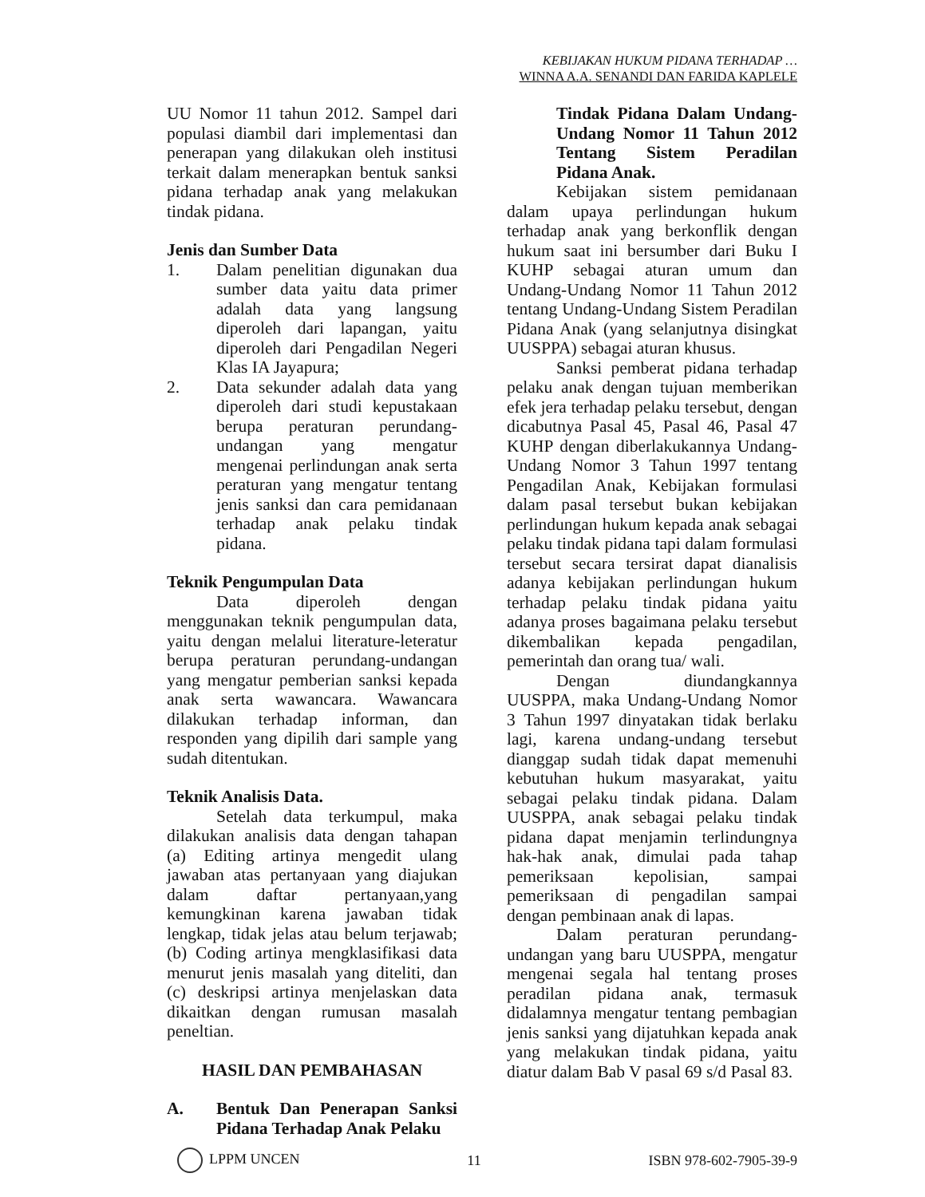KEBIJAKAN HUKUM PIDANA TERHADAP …
WINNA A.A. SENANDI DAN FARIDA KAPLELE
UU Nomor 11 tahun 2012. Sampel dari populasi diambil dari implementasi dan penerapan yang dilakukan oleh institusi terkait dalam menerapkan bentuk sanksi pidana terhadap anak yang melakukan tindak pidana.
Jenis dan Sumber Data
1. Dalam penelitian digunakan dua sumber data yaitu data primer adalah data yang langsung diperoleh dari lapangan, yaitu diperoleh dari Pengadilan Negeri Klas IA Jayapura;
2. Data sekunder adalah data yang diperoleh dari studi kepustakaan berupa peraturan perundang-undangan yang mengatur mengenai perlindungan anak serta peraturan yang mengatur tentang jenis sanksi dan cara pemidanaan terhadap anak pelaku tindak pidana.
Teknik Pengumpulan Data
Data diperoleh dengan menggunakan teknik pengumpulan data, yaitu dengan melalui literature-leteratur berupa peraturan perundang-undangan yang mengatur pemberian sanksi kepada anak serta wawancara. Wawancara dilakukan terhadap informan, dan responden yang dipilih dari sample yang sudah ditentukan.
Teknik Analisis Data.
Setelah data terkumpul, maka dilakukan analisis data dengan tahapan (a) Editing artinya mengedit ulang jawaban atas pertanyaan yang diajukan dalam daftar pertanyaan,yang kemungkinan karena jawaban tidak lengkap, tidak jelas atau belum terjawab; (b) Coding artinya mengklasifikasi data menurut jenis masalah yang diteliti, dan (c) deskripsi artinya menjelaskan data dikaitkan dengan rumusan masalah peneltian.
HASIL DAN PEMBAHASAN
A. Bentuk Dan Penerapan Sanksi Pidana Terhadap Anak Pelaku
Tindak Pidana Dalam Undang-Undang Nomor 11 Tahun 2012 Tentang Sistem Peradilan Pidana Anak.
Kebijakan sistem pemidanaan dalam upaya perlindungan hukum terhadap anak yang berkonflik dengan hukum saat ini bersumber dari Buku I KUHP sebagai aturan umum dan Undang-Undang Nomor 11 Tahun 2012 tentang Undang-Undang Sistem Peradilan Pidana Anak (yang selanjutnya disingkat UUSPPA) sebagai aturan khusus.
Sanksi pemberat pidana terhadap pelaku anak dengan tujuan memberikan efek jera terhadap pelaku tersebut, dengan dicabutnya Pasal 45, Pasal 46, Pasal 47 KUHP dengan diberlakukannya Undang-Undang Nomor 3 Tahun 1997 tentang Pengadilan Anak, Kebijakan formulasi dalam pasal tersebut bukan kebijakan perlindungan hukum kepada anak sebagai pelaku tindak pidana tapi dalam formulasi tersebut secara tersirat dapat dianalisis adanya kebijakan perlindungan hukum terhadap pelaku tindak pidana yaitu adanya proses bagaimana pelaku tersebut dikembalikan kepada pengadilan, pemerintah dan orang tua/ wali.
Dengan diundangkannya UUSPPA, maka Undang-Undang Nomor 3 Tahun 1997 dinyatakan tidak berlaku lagi, karena undang-undang tersebut dianggap sudah tidak dapat memenuhi kebutuhan hukum masyarakat, yaitu sebagai pelaku tindak pidana. Dalam UUSPPA, anak sebagai pelaku tindak pidana dapat menjamin terlindungnya hak-hak anak, dimulai pada tahap pemeriksaan kepolisian, sampai pemeriksaan di pengadilan sampai dengan pembinaan anak di lapas.
Dalam peraturan perundang-undangan yang baru UUSPPA, mengatur mengenai segala hal tentang proses peradilan pidana anak, termasuk didalamnya mengatur tentang pembagian jenis sanksi yang dijatuhkan kepada anak yang melakukan tindak pidana, yaitu diatur dalam Bab V pasal 69 s/d Pasal 83.
LPPM UNCEN 11 ISBN 978-602-7905-39-9